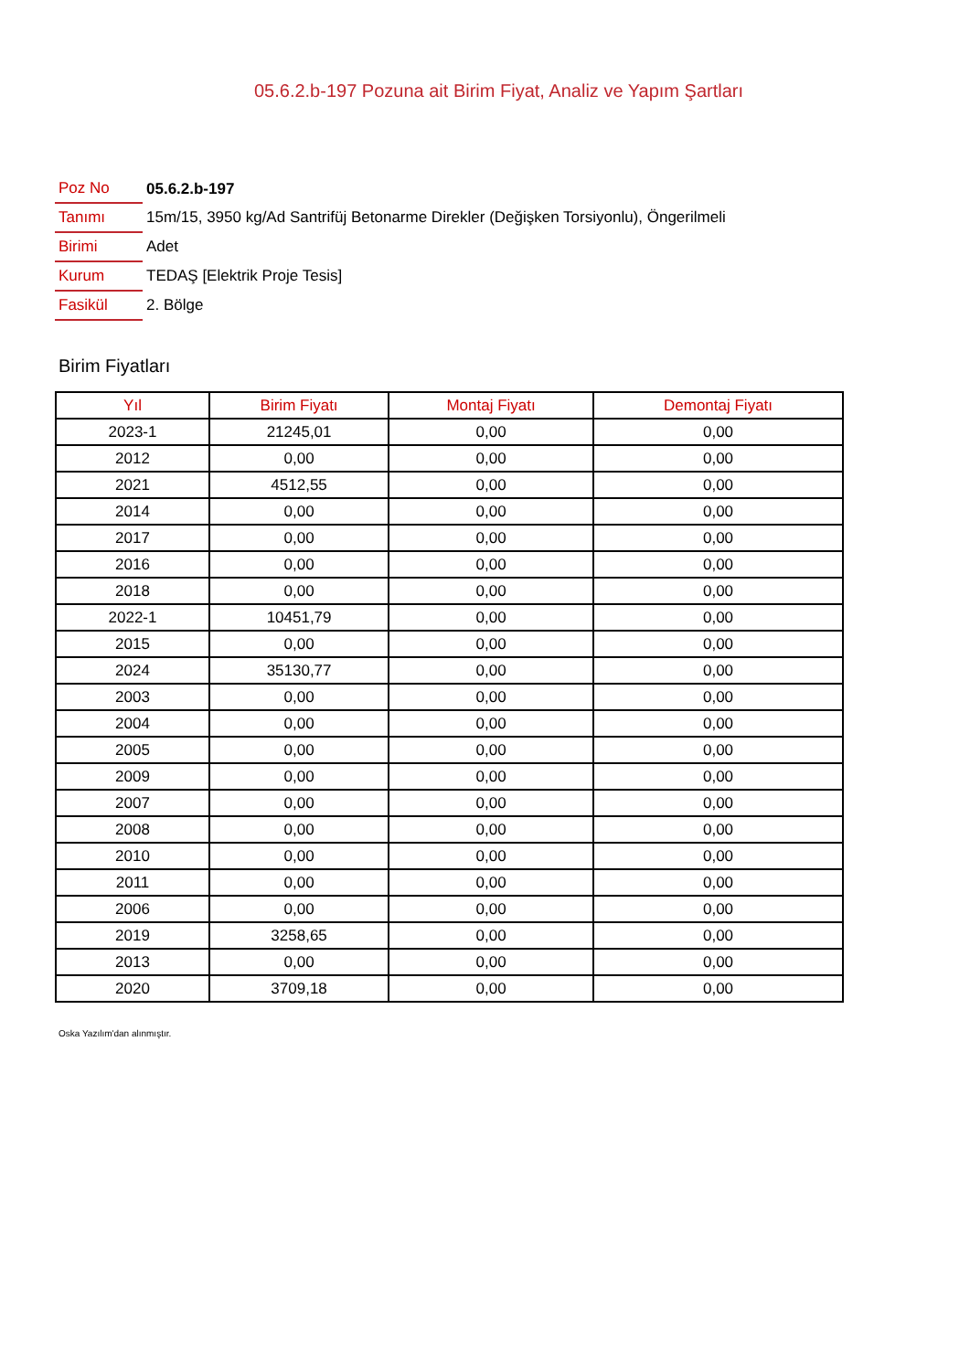05.6.2.b-197 Pozuna ait Birim Fiyat, Analiz ve Yapım Şartları
| Poz No | 05.6.2.b-197 |
| Tanımı | 15m/15, 3950 kg/Ad Santrifüj Betonarme Direkler (Değişken Torsiyonlu), Öngerilmeli |
| Birimi | Adet |
| Kurum | TEDAŞ [Elektrik Proje Tesis] |
| Fasikül | 2. Bölge |
Birim Fiyatları
| Yıl | Birim Fiyatı | Montaj Fiyatı | Demontaj Fiyatı |
| --- | --- | --- | --- |
| 2023-1 | 21245,01 | 0,00 | 0,00 |
| 2012 | 0,00 | 0,00 | 0,00 |
| 2021 | 4512,55 | 0,00 | 0,00 |
| 2014 | 0,00 | 0,00 | 0,00 |
| 2017 | 0,00 | 0,00 | 0,00 |
| 2016 | 0,00 | 0,00 | 0,00 |
| 2018 | 0,00 | 0,00 | 0,00 |
| 2022-1 | 10451,79 | 0,00 | 0,00 |
| 2015 | 0,00 | 0,00 | 0,00 |
| 2024 | 35130,77 | 0,00 | 0,00 |
| 2003 | 0,00 | 0,00 | 0,00 |
| 2004 | 0,00 | 0,00 | 0,00 |
| 2005 | 0,00 | 0,00 | 0,00 |
| 2009 | 0,00 | 0,00 | 0,00 |
| 2007 | 0,00 | 0,00 | 0,00 |
| 2008 | 0,00 | 0,00 | 0,00 |
| 2010 | 0,00 | 0,00 | 0,00 |
| 2011 | 0,00 | 0,00 | 0,00 |
| 2006 | 0,00 | 0,00 | 0,00 |
| 2019 | 3258,65 | 0,00 | 0,00 |
| 2013 | 0,00 | 0,00 | 0,00 |
| 2020 | 3709,18 | 0,00 | 0,00 |
Oska Yazılım'dan alınmıştır.